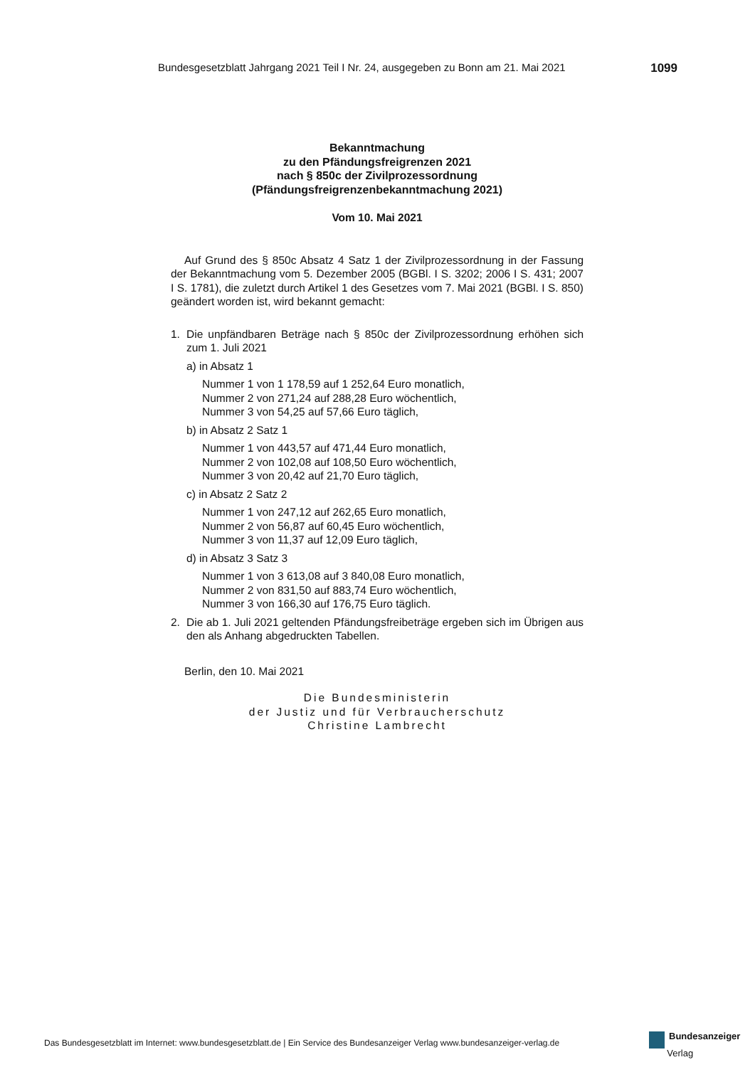Bundesgesetzblatt Jahrgang 2021 Teil I Nr. 24, ausgegeben zu Bonn am 21. Mai 2021 1099
Bekanntmachung
zu den Pfändungsfreigrenzen 2021
nach § 850c der Zivilprozessordnung
(Pfändungsfreigrenzenbekanntmachung 2021)
Vom 10. Mai 2021
Auf Grund des § 850c Absatz 4 Satz 1 der Zivilprozessordnung in der Fassung der Bekanntmachung vom 5. Dezember 2005 (BGBl. I S. 3202; 2006 I S. 431; 2007 I S. 1781), die zuletzt durch Artikel 1 des Gesetzes vom 7. Mai 2021 (BGBl. I S. 850) geändert worden ist, wird bekannt gemacht:
1. Die unpfändbaren Beträge nach § 850c der Zivilprozessordnung erhöhen sich zum 1. Juli 2021
a) in Absatz 1
Nummer 1 von 1 178,59 auf 1 252,64 Euro monatlich,
Nummer 2 von 271,24 auf 288,28 Euro wöchentlich,
Nummer 3 von 54,25 auf 57,66 Euro täglich,
b) in Absatz 2 Satz 1
Nummer 1 von 443,57 auf 471,44 Euro monatlich,
Nummer 2 von 102,08 auf 108,50 Euro wöchentlich,
Nummer 3 von 20,42 auf 21,70 Euro täglich,
c) in Absatz 2 Satz 2
Nummer 1 von 247,12 auf 262,65 Euro monatlich,
Nummer 2 von 56,87 auf 60,45 Euro wöchentlich,
Nummer 3 von 11,37 auf 12,09 Euro täglich,
d) in Absatz 3 Satz 3
Nummer 1 von 3 613,08 auf 3 840,08 Euro monatlich,
Nummer 2 von 831,50 auf 883,74 Euro wöchentlich,
Nummer 3 von 166,30 auf 176,75 Euro täglich.
2. Die ab 1. Juli 2021 geltenden Pfändungsfreibeträge ergeben sich im Übrigen aus den als Anhang abgedruckten Tabellen.
Berlin, den 10. Mai 2021
Die Bundesministerin
der Justiz und für Verbraucherschutz
Christine Lambrecht
Das Bundesgesetzblatt im Internet: www.bundesgesetzblatt.de | Ein Service des Bundesanzeiger Verlag www.bundesanzeiger-verlag.de
Bundesanzeiger
Verlag